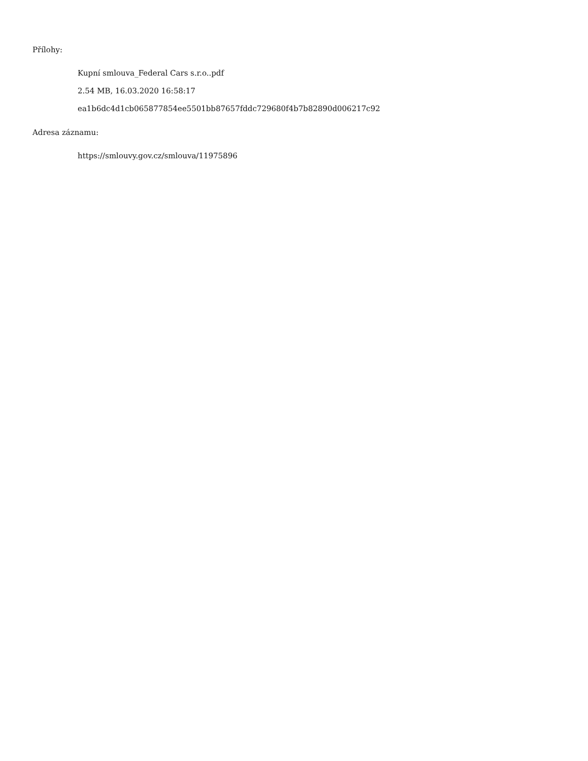Přílohy:
Kupní smlouva_Federal Cars s.r.o..pdf
2.54 MB, 16.03.2020 16:58:17
ea1b6dc4d1cb065877854ee5501bb87657fddc729680f4b7b82890d006217c92
Adresa záznamu:
https://smlouvy.gov.cz/smlouva/11975896